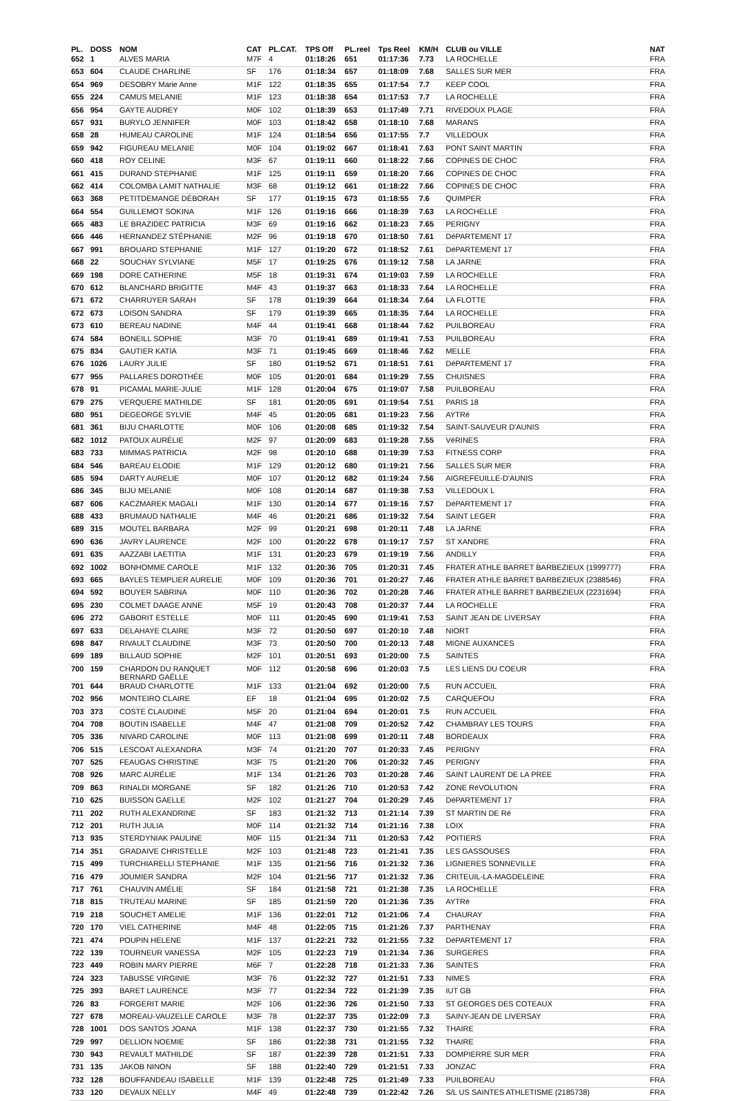| PL. | DOSS | NOM | CAT | PL.CAT. | TPS Off | PL.reel | Tps Reel | KM/H | CLUB ou VILLE | NAT |
| --- | --- | --- | --- | --- | --- | --- | --- | --- | --- | --- |
| 652 | 1 | ALVES MARIA | M7F | 4 | 01:18:26 | 651 | 01:17:36 | 7.73 | LA ROCHELLE | FRA |
| 653 | 604 | CLAUDE CHARLINE | SF | 176 | 01:18:34 | 657 | 01:18:09 | 7.68 | SALLES SUR MER | FRA |
| 654 | 969 | DESOBRY Marie Anne | M1F | 122 | 01:18:35 | 655 | 01:17:54 | 7.7 | KEEP COOL | FRA |
| 655 | 224 | CAMUS MELANIE | M1F | 123 | 01:18:38 | 654 | 01:17:53 | 7.7 | LA ROCHELLE | FRA |
| 656 | 954 | GAYTE AUDREY | M0F | 102 | 01:18:39 | 653 | 01:17:49 | 7.71 | RIVEDOUX PLAGE | FRA |
| 657 | 931 | BURYLO JENNIFER | M0F | 103 | 01:18:42 | 658 | 01:18:10 | 7.68 | MARANS | FRA |
| 658 | 28 | HUMEAU CAROLINE | M1F | 124 | 01:18:54 | 656 | 01:17:55 | 7.7 | VILLEDOUX | FRA |
| 659 | 942 | FIGUREAU MELANIE | M0F | 104 | 01:19:02 | 667 | 01:18:41 | 7.63 | PONT SAINT MARTIN | FRA |
| 660 | 418 | ROY CELINE | M3F | 67 | 01:19:11 | 660 | 01:18:22 | 7.66 | COPINES DE CHOC | FRA |
| 661 | 415 | DURAND STEPHANIE | M1F | 125 | 01:19:11 | 659 | 01:18:20 | 7.66 | COPINES DE CHOC | FRA |
| 662 | 414 | COLOMBA LAMIT NATHALIE | M3F | 68 | 01:19:12 | 661 | 01:18:22 | 7.66 | COPINES DE CHOC | FRA |
| 663 | 368 | PETITDEMANGE DÉBORAH | SF | 177 | 01:19:15 | 673 | 01:18:55 | 7.6 | QUIMPER | FRA |
| 664 | 554 | GUILLEMOT SOKINA | M1F | 126 | 01:19:16 | 666 | 01:18:39 | 7.63 | LA ROCHELLE | FRA |
| 665 | 483 | LE BRAZIDEC PATRICIA | M3F | 69 | 01:19:16 | 662 | 01:18:23 | 7.65 | PERIGNY | FRA |
| 666 | 446 | HERNANDEZ STÉPHANIE | M2F | 96 | 01:19:18 | 670 | 01:18:50 | 7.61 | DéPARTEMENT 17 | FRA |
| 667 | 991 | BROUARD STEPHANIE | M1F | 127 | 01:19:20 | 672 | 01:18:52 | 7.61 | DéPARTEMENT 17 | FRA |
| 668 | 22 | SOUCHAY SYLVIANE | M5F | 17 | 01:19:25 | 676 | 01:19:12 | 7.58 | LA JARNE | FRA |
| 669 | 198 | DORE CATHERINE | M5F | 18 | 01:19:31 | 674 | 01:19:03 | 7.59 | LA ROCHELLE | FRA |
| 670 | 612 | BLANCHARD BRIGITTE | M4F | 43 | 01:19:37 | 663 | 01:18:33 | 7.64 | LA ROCHELLE | FRA |
| 671 | 672 | CHARRUYER SARAH | SF | 178 | 01:19:39 | 664 | 01:18:34 | 7.64 | LA FLOTTE | FRA |
| 672 | 673 | LOISON SANDRA | SF | 179 | 01:19:39 | 665 | 01:18:35 | 7.64 | LA ROCHELLE | FRA |
| 673 | 610 | BEREAU NADINE | M4F | 44 | 01:19:41 | 668 | 01:18:44 | 7.62 | PUILBOREAU | FRA |
| 674 | 584 | BONEILL SOPHIE | M3F | 70 | 01:19:41 | 689 | 01:19:41 | 7.53 | PUILBOREAU | FRA |
| 675 | 834 | GAUTIER KATIA | M3F | 71 | 01:19:45 | 669 | 01:18:46 | 7.62 | MELLE | FRA |
| 676 | 1026 | LAURY JULIE | SF | 180 | 01:19:52 | 671 | 01:18:51 | 7.61 | DéPARTEMENT 17 | FRA |
| 677 | 955 | PALLARES DOROTHÉE | M0F | 105 | 01:20:01 | 684 | 01:19:29 | 7.55 | CHUISNES | FRA |
| 678 | 91 | PICAMAL MARIE-JULIE | M1F | 128 | 01:20:04 | 675 | 01:19:07 | 7.58 | PUILBOREAU | FRA |
| 679 | 275 | VERQUERE MATHILDE | SF | 181 | 01:20:05 | 691 | 01:19:54 | 7.51 | PARIS 18 | FRA |
| 680 | 951 | DEGEORGE SYLVIE | M4F | 45 | 01:20:05 | 681 | 01:19:23 | 7.56 | AYTRé | FRA |
| 681 | 361 | BIJU CHARLOTTE | M0F | 106 | 01:20:08 | 685 | 01:19:32 | 7.54 | SAINT-SAUVEUR D'AUNIS | FRA |
| 682 | 1012 | PATOUX AURÉLIE | M2F | 97 | 01:20:09 | 683 | 01:19:28 | 7.55 | VéRINES | FRA |
| 683 | 733 | MIMMAS PATRICIA | M2F | 98 | 01:20:10 | 688 | 01:19:39 | 7.53 | FITNESS CORP | FRA |
| 684 | 546 | BAREAU ELODIE | M1F | 129 | 01:20:12 | 680 | 01:19:21 | 7.56 | SALLES SUR MER | FRA |
| 685 | 594 | DARTY AURELIE | M0F | 107 | 01:20:12 | 682 | 01:19:24 | 7.56 | AIGREFEUILLE-D'AUNIS | FRA |
| 686 | 345 | BIJU MELANIE | M0F | 108 | 01:20:14 | 687 | 01:19:38 | 7.53 | VILLEDOUX L | FRA |
| 687 | 606 | KACZMAREK MAGALI | M1F | 130 | 01:20:14 | 677 | 01:19:16 | 7.57 | DéPARTEMENT 17 | FRA |
| 688 | 433 | BRUMAUD NATHALIE | M4F | 46 | 01:20:21 | 686 | 01:19:32 | 7.54 | SAINT LEGER | FRA |
| 689 | 315 | MOUTEL BARBARA | M2F | 99 | 01:20:21 | 698 | 01:20:11 | 7.48 | LA JARNE | FRA |
| 690 | 636 | JAVRY LAURENCE | M2F | 100 | 01:20:22 | 678 | 01:19:17 | 7.57 | ST XANDRE | FRA |
| 691 | 635 | AAZZABI LAETITIA | M1F | 131 | 01:20:23 | 679 | 01:19:19 | 7.56 | ANDILLY | FRA |
| 692 | 1002 | BONHOMME CAROLE | M1F | 132 | 01:20:36 | 705 | 01:20:31 | 7.45 | FRATER ATHLE BARRET BARBEZIEUX (1999777) | FRA |
| 693 | 665 | BAYLES TEMPLIER AURELIE | M0F | 109 | 01:20:36 | 701 | 01:20:27 | 7.46 | FRATER ATHLE BARRET BARBEZIEUX (2388546) | FRA |
| 694 | 592 | BOUYER SABRINA | M0F | 110 | 01:20:36 | 702 | 01:20:28 | 7.46 | FRATER ATHLE BARRET BARBEZIEUX (2231694) | FRA |
| 695 | 230 | COLMET DAAGE ANNE | M5F | 19 | 01:20:43 | 708 | 01:20:37 | 7.44 | LA ROCHELLE | FRA |
| 696 | 272 | GABORIT ESTELLE | M0F | 111 | 01:20:45 | 690 | 01:19:41 | 7.53 | SAINT JEAN DE LIVERSAY | FRA |
| 697 | 633 | DELAHAYE CLAIRE | M3F | 72 | 01:20:50 | 697 | 01:20:10 | 7.48 | NIORT | FRA |
| 698 | 847 | RIVAULT CLAUDINE | M3F | 73 | 01:20:50 | 700 | 01:20:13 | 7.48 | MIGNE AUXANCES | FRA |
| 699 | 189 | BILLAUD SOPHIE | M2F | 101 | 01:20:51 | 693 | 01:20:00 | 7.5 | SAINTES | FRA |
| 700 | 159 | CHARDON DU RANQUET BERNARD GAËLLE | M0F | 112 | 01:20:58 | 696 | 01:20:03 | 7.5 | LES LIENS DU COEUR | FRA |
| 701 | 644 | BRAUD CHARLOTTE | M1F | 133 | 01:21:04 | 692 | 01:20:00 | 7.5 | RUN ACCUEIL | FRA |
| 702 | 956 | MONTEIRO CLAIRE | EF | 18 | 01:21:04 | 695 | 01:20:02 | 7.5 | CARQUEFOU | FRA |
| 703 | 373 | COSTE CLAUDINE | M5F | 20 | 01:21:04 | 694 | 01:20:01 | 7.5 | RUN ACCUEIL | FRA |
| 704 | 708 | BOUTIN ISABELLE | M4F | 47 | 01:21:08 | 709 | 01:20:52 | 7.42 | CHAMBRAY LES TOURS | FRA |
| 705 | 336 | NIVARD CAROLINE | M0F | 113 | 01:21:08 | 699 | 01:20:11 | 7.48 | BORDEAUX | FRA |
| 706 | 515 | LESCOAT ALEXANDRA | M3F | 74 | 01:21:20 | 707 | 01:20:33 | 7.45 | PERIGNY | FRA |
| 707 | 525 | FEAUGAS CHRISTINE | M3F | 75 | 01:21:20 | 706 | 01:20:32 | 7.45 | PERIGNY | FRA |
| 708 | 926 | MARC AURÉLIE | M1F | 134 | 01:21:26 | 703 | 01:20:28 | 7.46 | SAINT LAURENT DE LA PREE | FRA |
| 709 | 863 | RINALDI MORGANE | SF | 182 | 01:21:26 | 710 | 01:20:53 | 7.42 | ZONE RéVOLUTION | FRA |
| 710 | 625 | BUISSON GAELLE | M2F | 102 | 01:21:27 | 704 | 01:20:29 | 7.45 | DéPARTEMENT 17 | FRA |
| 711 | 202 | RUTH ALEXANDRINE | SF | 183 | 01:21:32 | 713 | 01:21:14 | 7.39 | ST MARTIN DE Ré | FRA |
| 712 | 201 | RUTH JULIA | M0F | 114 | 01:21:32 | 714 | 01:21:16 | 7.38 | LOIX | FRA |
| 713 | 935 | STERDYNIAK PAULINE | M0F | 115 | 01:21:34 | 711 | 01:20:53 | 7.42 | POITIERS | FRA |
| 714 | 351 | GRADAIVE CHRISTELLE | M2F | 103 | 01:21:48 | 723 | 01:21:41 | 7.35 | LES GASSOUSES | FRA |
| 715 | 499 | TURCHIARELLI STEPHANIE | M1F | 135 | 01:21:56 | 716 | 01:21:32 | 7.36 | LIGNIERES SONNEVILLE | FRA |
| 716 | 479 | JOUMIER SANDRA | M2F | 104 | 01:21:56 | 717 | 01:21:32 | 7.36 | CRITEUIL-LA-MAGDELEINE | FRA |
| 717 | 761 | CHAUVIN AMÉLIE | SF | 184 | 01:21:58 | 721 | 01:21:38 | 7.35 | LA ROCHELLE | FRA |
| 718 | 815 | TRUTEAU MARINE | SF | 185 | 01:21:59 | 720 | 01:21:36 | 7.35 | AYTRé | FRA |
| 719 | 218 | SOUCHET AMELIE | M1F | 136 | 01:22:01 | 712 | 01:21:06 | 7.4 | CHAURAY | FRA |
| 720 | 170 | VIEL CATHERINE | M4F | 48 | 01:22:05 | 715 | 01:21:26 | 7.37 | PARTHENAY | FRA |
| 721 | 474 | POUPIN HELENE | M1F | 137 | 01:22:21 | 732 | 01:21:55 | 7.32 | DéPARTEMENT 17 | FRA |
| 722 | 139 | TOURNEUR VANESSA | M2F | 105 | 01:22:23 | 719 | 01:21:34 | 7.36 | SURGERES | FRA |
| 723 | 449 | ROBIN MARY PIERRE | M6F | 7 | 01:22:28 | 718 | 01:21:33 | 7.36 | SAINTES | FRA |
| 724 | 323 | TABUSSE VIRGINIE | M3F | 76 | 01:22:32 | 727 | 01:21:51 | 7.33 | NIMES | FRA |
| 725 | 393 | BARET LAURENCE | M3F | 77 | 01:22:34 | 722 | 01:21:39 | 7.35 | IUT GB | FRA |
| 726 | 83 | FORGERIT MARIE | M2F | 106 | 01:22:36 | 726 | 01:21:50 | 7.33 | ST GEORGES DES COTEAUX | FRA |
| 727 | 678 | MOREAU-VAUZELLE CAROLE | M3F | 78 | 01:22:37 | 735 | 01:22:09 | 7.3 | SAINY-JEAN DE LIVERSAY | FRA |
| 728 | 1001 | DOS SANTOS JOANA | M1F | 138 | 01:22:37 | 730 | 01:21:55 | 7.32 | THAIRE | FRA |
| 729 | 997 | DELLION NOEMIE | SF | 186 | 01:22:38 | 731 | 01:21:55 | 7.32 | THAIRE | FRA |
| 730 | 943 | REVAULT MATHILDE | SF | 187 | 01:22:39 | 728 | 01:21:51 | 7.33 | DOMPIERRE SUR MER | FRA |
| 731 | 135 | JAKOB NINON | SF | 188 | 01:22:40 | 729 | 01:21:51 | 7.33 | JONZAC | FRA |
| 732 | 128 | BOUFFANDEAU ISABELLE | M1F | 139 | 01:22:48 | 725 | 01:21:49 | 7.33 | PUILBOREAU | FRA |
| 733 | 120 | DEVAUX NELLY | M4F | 49 | 01:22:48 | 739 | 01:22:42 | 7.26 | S/L US SAINTES ATHLETISME (2185738) | FRA |